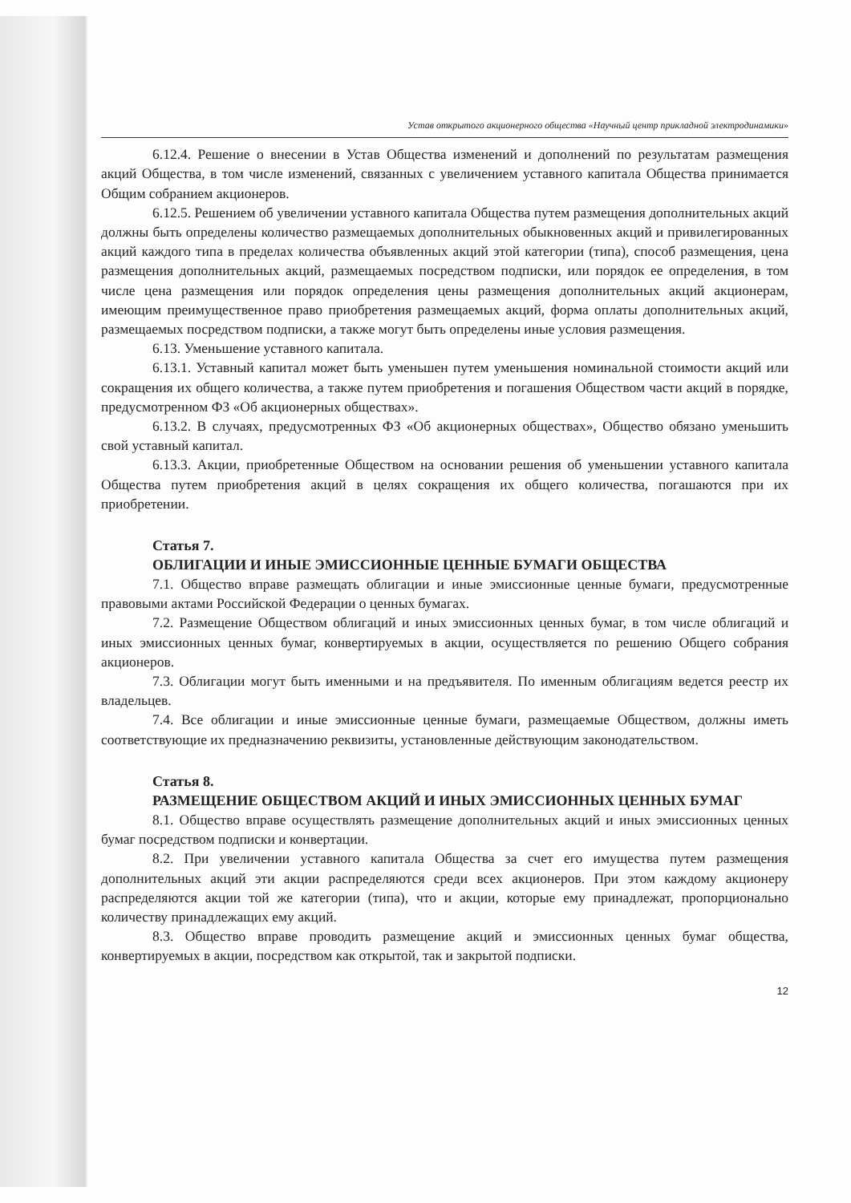Устав открытого акционерного общества «Научный центр прикладной электродинамики»
6.12.4. Решение о внесении в Устав Общества изменений и дополнений по результатам размещения акций Общества, в том числе изменений, связанных с увеличением уставного капитала Общества принимается Общим собранием акционеров.
6.12.5. Решением об увеличении уставного капитала Общества путем размещения дополнительных акций должны быть определены количество размещаемых дополнительных обыкновенных акций и привилегированных акций каждого типа в пределах количества объявленных акций этой категории (типа), способ размещения, цена размещения дополнительных акций, размещаемых посредством подписки, или порядок ее определения, в том числе цена размещения или порядок определения цены размещения дополнительных акций акционерам, имеющим преимущественное право приобретения размещаемых акций, форма оплаты дополнительных акций, размещаемых посредством подписки, а также могут быть определены иные условия размещения.
6.13. Уменьшение уставного капитала.
6.13.1. Уставный капитал может быть уменьшен путем уменьшения номинальной стоимости акций или сокращения их общего количества, а также путем приобретения и погашения Обществом части акций в порядке, предусмотренном ФЗ «Об акционерных обществах».
6.13.2. В случаях, предусмотренных ФЗ «Об акционерных обществах», Общество обязано уменьшить свой уставный капитал.
6.13.3. Акции, приобретенные Обществом на основании решения об уменьшении уставного капитала Общества путем приобретения акций в целях сокращения их общего количества, погашаются при их приобретении.
Статья 7.
ОБЛИГАЦИИ И ИНЫЕ ЭМИССИОННЫЕ ЦЕННЫЕ БУМАГИ ОБЩЕСТВА
7.1. Общество вправе размещать облигации и иные эмиссионные ценные бумаги, предусмотренные правовыми актами Российской Федерации о ценных бумагах.
7.2. Размещение Обществом облигаций и иных эмиссионных ценных бумаг, в том числе облигаций и иных эмиссионных ценных бумаг, конвертируемых в акции, осуществляется по решению Общего собрания акционеров.
7.3. Облигации могут быть именными и на предъявителя. По именным облигациям ведется реестр их владельцев.
7.4. Все облигации и иные эмиссионные ценные бумаги, размещаемые Обществом, должны иметь соответствующие их предназначению реквизиты, установленные действующим законодательством.
Статья 8.
РАЗМЕЩЕНИЕ ОБЩЕСТВОМ АКЦИЙ И ИНЫХ ЭМИССИОННЫХ ЦЕННЫХ БУМАГ
8.1. Общество вправе осуществлять размещение дополнительных акций и иных эмиссионных ценных бумаг посредством подписки и конвертации.
8.2. При увеличении уставного капитала Общества за счет его имущества путем размещения дополнительных акций эти акции распределяются среди всех акционеров. При этом каждому акционеру распределяются акции той же категории (типа), что и акции, которые ему принадлежат, пропорционально количеству принадлежащих ему акций.
8.3. Общество вправе проводить размещение акций и эмиссионных ценных бумаг общества, конвертируемых в акции, посредством как открытой, так и закрытой подписки.
12